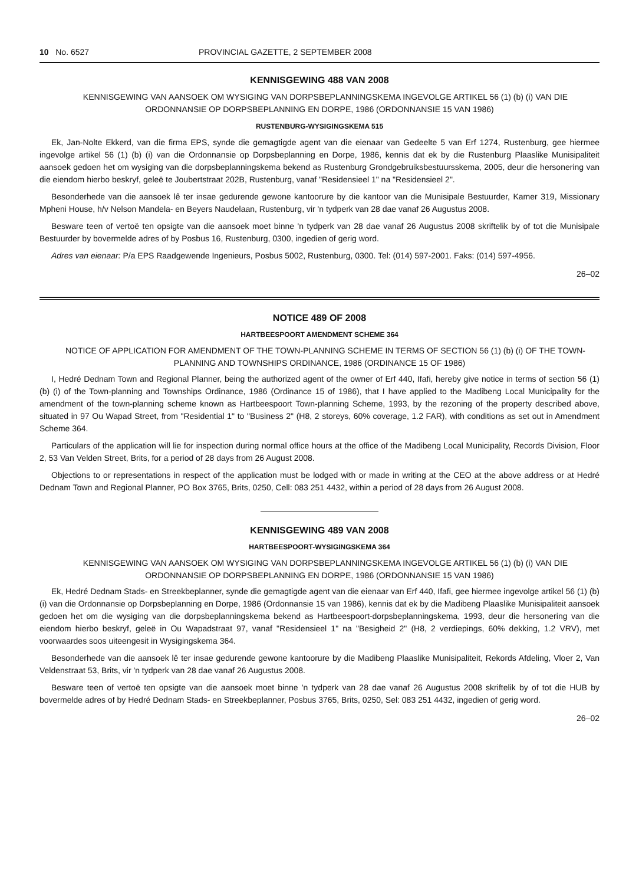10 No. 6527 PROVINCIAL GAZETTE, 2 SEPTEMBER 2008
KENNISGEWING 488 VAN 2008
KENNISGEWING VAN AANSOEK OM WYSIGING VAN DORPSBEPLANNINGSKEMA INGEVOLGE ARTIKEL 56 (1) (b) (i) VAN DIE ORDONNANSIE OP DORPSBEPLANNING EN DORPE, 1986 (ORDONNANSIE 15 VAN 1986)
RUSTENBURG-WYSIGINGSKEMA 515
Ek, Jan-Nolte Ekkerd, van die firma EPS, synde die gemagtigde agent van die eienaar van Gedeelte 5 van Erf 1274, Rustenburg, gee hiermee ingevolge artikel 56 (1) (b) (i) van die Ordonnansie op Dorpsbeplanning en Dorpe, 1986, kennis dat ek by die Rustenburg Plaaslike Munisipaliteit aansoek gedoen het om wysiging van die dorpsbeplanningskema bekend as Rustenburg Grondgebruiksbestuursskema, 2005, deur die hersonering van die eiendom hierbo beskryf, geleë te Joubertstraat 202B, Rustenburg, vanaf "Residensieel 1" na "Residensieel 2".
Besonderhede van die aansoek lê ter insae gedurende gewone kantoorure by die kantoor van die Munisipale Bestuurder, Kamer 319, Missionary Mpheni House, h/v Nelson Mandela- en Beyers Naudelaan, Rustenburg, vir 'n tydperk van 28 dae vanaf 26 Augustus 2008.
Besware teen of vertoë ten opsigte van die aansoek moet binne 'n tydperk van 28 dae vanaf 26 Augustus 2008 skriftelik by of tot die Munisipale Bestuurder by bovermelde adres of by Posbus 16, Rustenburg, 0300, ingedien of gerig word.
Adres van eienaar: P/a EPS Raadgewende Ingenieurs, Posbus 5002, Rustenburg, 0300. Tel: (014) 597-2001. Faks: (014) 597-4956.
26–02
NOTICE 489 OF 2008
HARTBEESPOORT AMENDMENT SCHEME 364
NOTICE OF APPLICATION FOR AMENDMENT OF THE TOWN-PLANNING SCHEME IN TERMS OF SECTION 56 (1) (b) (i) OF THE TOWN-PLANNING AND TOWNSHIPS ORDINANCE, 1986 (ORDINANCE 15 OF 1986)
I, Hedré Dednam Town and Regional Planner, being the authorized agent of the owner of Erf 440, Ifafi, hereby give notice in terms of section 56 (1) (b) (i) of the Town-planning and Townships Ordinance, 1986 (Ordinance 15 of 1986), that I have applied to the Madibeng Local Municipality for the amendment of the town-planning scheme known as Hartbeespoort Town-planning Scheme, 1993, by the rezoning of the property described above, situated in 97 Ou Wapad Street, from "Residential 1" to "Business 2" (H8, 2 storeys, 60% coverage, 1.2 FAR), with conditions as set out in Amendment Scheme 364.
Particulars of the application will lie for inspection during normal office hours at the office of the Madibeng Local Municipality, Records Division, Floor 2, 53 Van Velden Street, Brits, for a period of 28 days from 26 August 2008.
Objections to or representations in respect of the application must be lodged with or made in writing at the CEO at the above address or at Hedré Dednam Town and Regional Planner, PO Box 3765, Brits, 0250, Cell: 083 251 4432, within a period of 28 days from 26 August 2008.
KENNISGEWING 489 VAN 2008
HARTBEESPOORT-WYSIGINGSKEMA 364
KENNISGEWING VAN AANSOEK OM WYSIGING VAN DORPSBEPLANNINGSKEMA INGEVOLGE ARTIKEL 56 (1) (b) (i) VAN DIE ORDONNANSIE OP DORPSBEPLANNING EN DORPE, 1986 (ORDONNANSIE 15 VAN 1986)
Ek, Hedré Dednam Stads- en Streekbeplanner, synde die gemagtigde agent van die eienaar van Erf 440, Ifafi, gee hiermee ingevolge artikel 56 (1) (b) (i) van die Ordonnansie op Dorpsbeplanning en Dorpe, 1986 (Ordonnansie 15 van 1986), kennis dat ek by die Madibeng Plaaslike Munisipaliteit aansoek gedoen het om die wysiging van die dorpsbeplanningskema bekend as Hartbeespoort-dorpsbeplanningskema, 1993, deur die hersonering van die eiendom hierbo beskryf, geleë in Ou Wapadstraat 97, vanaf "Residensieel 1" na "Besigheid 2" (H8, 2 verdiepings, 60% dekking, 1.2 VRV), met voorwaardes soos uiteengesit in Wysigingskema 364.
Besonderhede van die aansoek lê ter insae gedurende gewone kantoorure by die Madibeng Plaaslike Munisipaliteit, Rekords Afdeling, Vloer 2, Van Veldenstraat 53, Brits, vir 'n tydperk van 28 dae vanaf 26 Augustus 2008.
Besware teen of vertoë ten opsigte van die aansoek moet binne 'n tydperk van 28 dae vanaf 26 Augustus 2008 skriftelik by of tot die HUB by bovermelde adres of by Hedré Dednam Stads- en Streekbeplanner, Posbus 3765, Brits, 0250, Sel: 083 251 4432, ingedien of gerig word.
26–02